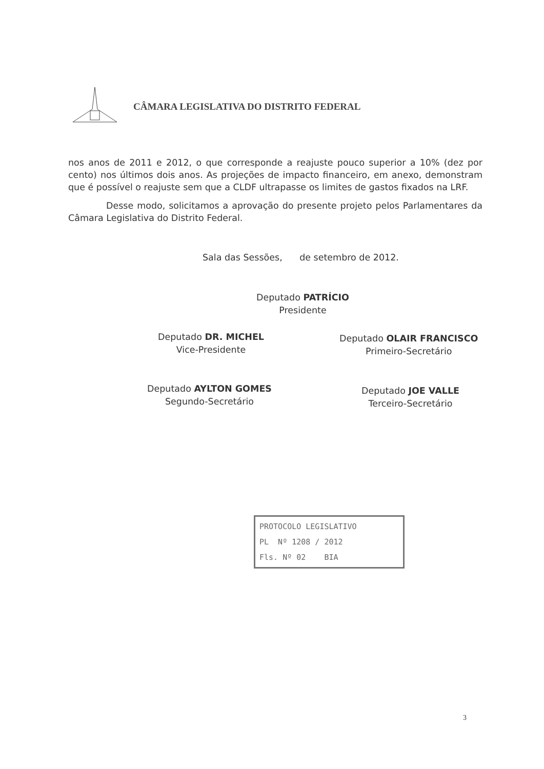CÂMARA LEGISLATIVA DO DISTRITO FEDERAL
nos anos de 2011 e 2012, o que corresponde a reajuste pouco superior a 10% (dez por cento) nos últimos dois anos. As projeções de impacto financeiro, em anexo, demonstram que é possível o reajuste sem que a CLDF ultrapasse os limites de gastos fixados na LRF.
Desse modo, solicitamos a aprovação do presente projeto pelos Parlamentares da Câmara Legislativa do Distrito Federal.
Sala das Sessões, de setembro de 2012.
Deputado PATRÍCIO
Presidente
Deputado DR. MICHEL
Vice-Presidente
Deputado OLAIR FRANCISCO
Primeiro-Secretário
Deputado AYLTON GOMES
Segundo-Secretário
Deputado JOE VALLE
Terceiro-Secretário
PROTOCOLO LEGISLATIVO
PL Nº 1208 / 2012
Fls. Nº 02 BIA
3